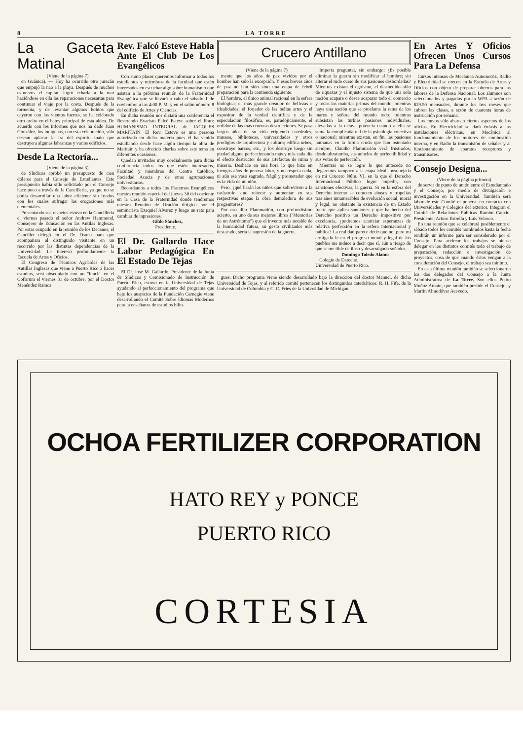8 L A T O R R E
La Gaceta Matinal
(Viene de la página 7)
en Guánica). — Hoy ha ocurrido otro juracán que empujó la nao a la playa. Después de muchos esfuerzos el capitán logró echarla a la mar haciéndose en ella las reparaciones necesarias para continuar el viaje por la costa. Después de la tormenta, y de levantar algunos bohíos que cayeron con los vientos fuertes, se ha celebrado otro areito en el batey principal de esta aldea. De acuerdo con los informes que nos ha dado Juan González, los indígenas, con esta celebración, sólo desean aplacar la ira del espíritu malo que destruyera algunas labranzas y varios edificios.
Desde La Rectoría...
(Viene de la página 3)
de Síndicos aprobó un presupuesto de cien dólares para el Consejo de Estudiantes. Este presupuesto había sido solicitado por el Consejo hace poco a través de la Cancillería, ya que no se podía desarrollar una labor eficiente sin fondos con los cuales sufragar las erogaciones más elementales.
Presentando sus respetos estuvo en la Cancillería el viernes pasado el señor Andrew Hammond, Consejero de Educación en las Antilas Inglesas. Por estar ocupado en la reunión de los Decanos, el Canciller delegó en el Dr. Osuna para que acompañara al distinguido visitante en un recorrido por las distintas dependencias de la Universidad. Le interesó profundamente la Escuela de Artes y Oficios.
El Congreso de Técnicos Agrícolas de las Antillas Inglesas que viene a Puerto Rico a hacer estudios, será obsequiado con un "lunch" en el Cofirrum el viernes 31 de octubre, por el Doctor Menéndez Ramos
Rev. Falcó Esteve Habla Ante El Club De Los Evangélicos
Con sumo placer queremos informar a todos los estudiantes y miembros de la facultad que estén interesados en escuchar algo sobre humanismo que asistan a la próxima reunión de la Fraternidad Evangélica que se llevará a cabo el sábado 1 de noviembre a las 4:00 P. M. y en el salón número 8 del edificio de Artes y Ciencias.
En dicha reunión nos dictará una conferencia el Reverendo Evaristo Falcó Esteve sobre el libro: HUMANISMO INTEGRAL de JACQUES MARITAIN. El Rev. Esteve es una persona autorizada en dicha materia pues él ha venido estudiando desde hace algún tiempo la obra de Maritain y ha ofrecido charlas sobre este tema en diferentes ocasiones.
Quedan invitados muy cordialmente para dicha conferencia todos los que estén interesados, Facultad y miembros del Centro Católico, Sociedad Acacia y de otras agrupaciones universitarias.
Recordamos a todos los Fraternos Evangélicos nuestra reunión especial del jueves 30 del corriente en la Casa de la Fraternidad donde tendremos nuestra Reunión de Oración dirigida por el seminarista Ezaquiel Alvarez y luego un rato para cambiar de inpresiones.
Gildo Sánchez,
Presidente.
El Dr. Gallardo Hace Labor Pedagógica En El Estado De Tejas
El Dr. José M. Gallardo, Presidente de la Junta de Síndicos y Comisionado de Instrucción de Puerto Rico, estuvo en la Universidad de Tejas ayudando al perfeccionamiento del programa que bajo los auspicios de la Fundación Carnegie viene desarrollando el Comité Sobre Idiomas Modernos para la enseñanza de estudios bilin-
Crucero Antillano
(Viene de la página 7)
mente que los años de paz vividos por el hombre han sido la excepción. Y esos breves años de paz no han sido sino una etapa de febril preparación para la contienda siguiente.
El hombre, el único animal racional en la esfera biológica; el más grande creador de bellezas e idealidades; el forjador de las bellas artes y el expositor de la verdad científica y de la especulación filosófica, es, paradójicamente, el urdidor de las más cruentas destrucciones. Se pasa largos años de su vida erigiendo catedrales, museos, bibliotecas, universidades y otros prodigios de arquitectura y cultura; edifica urbes, construye barcos, etc., y los destruye luego sin piedad alguna perfeccionando más y más cada día el efecto destructor de sus artefactos de ruina y miseria. Deshace en una hora lo que hizo en luengos años de penosa labor, y no respeta nada, ni aún ese vaso sagrado, frágil y prometedor que es la vida de un niño.
Pero, ¿qué harán los niños que sobreviven a la catástrofe sino reiterar y aumentar en sus respectivas etapas la obra demoledora de sus progenitores?
Por eso dijo Flammarión, con profundísimo acierto, en uno de sus mejores libros ("Memorias de un Astrónomo") que el invento más notable de la humanidad futura, su gesto civilizador más destacado, sería la supresión de la guerra.
Importa preguntar, sin embargo: ¿Es posible eliminar la guerra sin modificar al hombre; sin alterar el rudo curso de sus pasiones desbordadas? Mientras existan el egoísmo, el desmedido afán de riquezas y el injusto sistema de que una sola nación acapare o desee acaparar todo el comercio y todas las materias primas del mundo; mientras haya una nación que se proclame la reina de los mares y señora del mundo todo; mientras subsistan las turbias pasiones individuales, elevadas a la octava potencia cuando a ella se suma la complicada red de la psicología colectiva o nacional; mientras existan, en fin, las pasiones humanas en la forma cruda que han ostentado siempre, Claudio Flammarión verá frustrados, desde ultratumba, sus anhelos de perfectibilidad y sus votos de perfección.
Mientras no se logre lo que antecede no llegaremos tampoco a la etapa ideal, bosquejada en mi Crucero Núm. VI, en la que el Derecho Internacional Público logre impedir, con sanciones efectivas, la guerra. Si en la esfera del Derecho interno se cometen abusos y tropelías tras años innumerables de evolución social, moral y legal, no obstante la existencia de un Estado fuerte que aplica sanciones y que ha hecho del Derecho positivo un Derecho impositivo por excelencia, ¿podremos acariciar esperanzas de relativa perfección en la esfera internacional y pública? La realidad parece decir que no, pero mi arraigada fe en el progreso moral y legal de los pueblos me induce a decir que sí, aún a riesgo de que se me tilde de iluso y desarraigado soñador.
Domingo Toledo Alamo
Colegio de Derecho,
Universidad de Puerto Rico.
gües. Dicho programa viene siendo desarrollado bajo la dirección del doctor Manuel, de dicha Universidad de Tejas, y al referido comité pertenecen los distinguidos catedráticos: R. H. Fife, de la Universidad de Columbia y C. C. Fries de la Univrsidad de Michigan.
En Artes Y Oficios Ofrecen Unos Cursos Para La Defensa
Cursos intensos de Mecánica Automotriz, Radio y Electricidad se orecen en la Escuela de Artes y Oficios con objeto de preparar obreros para las labores de la Defensa Nacional. Los alumnos son seleccionados y pagados por la WPA a razón de $29.50 mensuales, durante los tres meses que cubren las clases, a razón de cuarenta horas de instrucción por semana.
Los cursos sólo abarcan ciertos aspectos de los oficios. En Electricidad se dará énfasis a las instalaciones eléctricas, en Mecánica al funcionamiento de los motores de combustión interna, y en Radio la transmisión de señales y al funcionamiento de aparatos receptores y transmisores.
Consejo Designa...
(Viene de la página primera)
de servir de punto de unión entre el Estudiantado y el Consejo, por medio de divulgación e investigación en la Universidad. También será labor de este Comité el ponerse en contacto con Universidades y Colegios del exterior. Integran el Comité de Relaciones Públicas Ramón Cancio, Presidente; Arturo Estrella y Luis Velasco.
En una reunión que se celebrará posiblemente el sábado todos los comités nombrados hasta la fecha rendirán un informe para ser considerado por el Consejo. Para acelerar los trabajos se piensa delegar en los distintos comités todo el trabajo de preparación, redacción e investigación de proyectos, cosa de que cuando éstos vengan a la consideración del Consejo, el trabajo sea mínimo.
En esta última reunión también se seleccionaron los dos delegados del Consejo a la Junta Administrativa de La Torre. Son ellos Pedro Muñoz Amato, que también preside el Consejo, y Martín Almodóvar Acevedo.
OCHOA FERTILIZER CORPORATION
HATO REY y PONCE
PUERTO RICO
CORTESIA